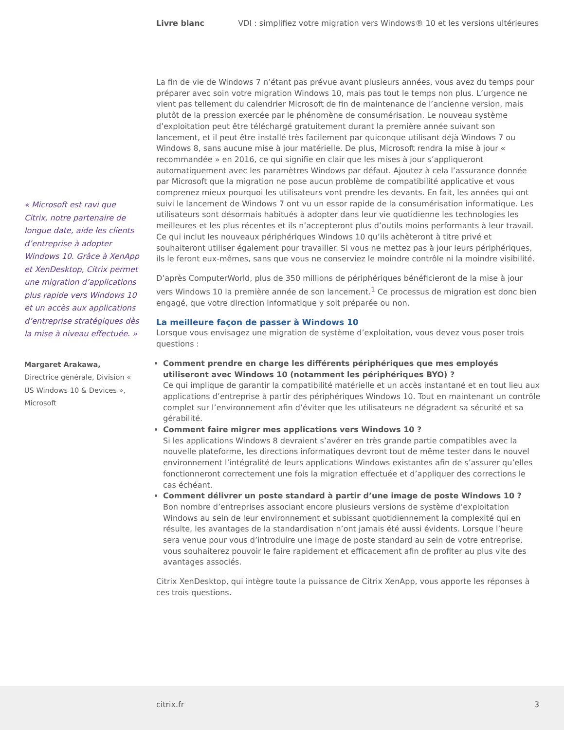Livre blanc VDI : simplifiez votre migration vers Windows® 10 et les versions ultérieures
« Microsoft est ravi que Citrix, notre partenaire de longue date, aide les clients d’entreprise à adopter Windows 10. Grâce à XenApp et XenDesktop, Citrix permet une migration d’applications plus rapide vers Windows 10 et un accès aux applications d’entreprise stratégiques dès la mise à niveau effectuée. »
Margaret Arakawa,
Directrice générale, Division « US Windows 10 & Devices », Microsoft
La fin de vie de Windows 7 n’étant pas prévue avant plusieurs années, vous avez du temps pour préparer avec soin votre migration Windows 10, mais pas tout le temps non plus. L’urgence ne vient pas tellement du calendrier Microsoft de fin de maintenance de l’ancienne version, mais plutôt de la pression exercée par le phénomène de consumérisation. Le nouveau système d’exploitation peut être téléchargé gratuitement durant la première année suivant son lancement, et il peut être installé très facilement par quiconque utilisant déjà Windows 7 ou Windows 8, sans aucune mise à jour matérielle. De plus, Microsoft rendra la mise à jour « recommandée » en 2016, ce qui signifie en clair que les mises à jour s’appliqueront automatiquement avec les paramètres Windows par défaut. Ajoutez à cela l’assurance donnée par Microsoft que la migration ne pose aucun problème de compatibilité applicative et vous comprenez mieux pourquoi les utilisateurs vont prendre les devants. En fait, les années qui ont suivi le lancement de Windows 7 ont vu un essor rapide de la consumérisation informatique. Les utilisateurs sont désormais habitués à adopter dans leur vie quotidienne les technologies les meilleures et les plus récentes et ils n’accepteront plus d’outils moins performants à leur travail. Ce qui inclut les nouveaux périphériques Windows 10 qu’ils achèteront à titre privé et souhaiteront utiliser également pour travailler. Si vous ne mettez pas à jour leurs périphériques, ils le feront eux-mêmes, sans que vous ne conserviez le moindre contrôle ni la moindre visibilité.
D’après ComputerWorld, plus de 350 millions de périphériques bénéficieront de la mise à jour vers Windows 10 la première année de son lancement.<sup>1</sup> Ce processus de migration est donc bien engagé, que votre direction informatique y soit préparée ou non.
La meilleure façon de passer à Windows 10
Lorsque vous envisagez une migration de système d’exploitation, vous devez vous poser trois questions :
Comment prendre en charge les différents périphériques que mes employés utiliseront avec Windows 10 (notamment les périphériques BYO) ?
Ce qui implique de garantir la compatibilité matérielle et un accès instantané et en tout lieu aux applications d’entreprise à partir des périphériques Windows 10. Tout en maintenant un contrôle complet sur l’environnement afin d’éviter que les utilisateurs ne dégradent sa sécurité et sa gérabilité.
Comment faire migrer mes applications vers Windows 10 ?
Si les applications Windows 8 devraient s’avérer en très grande partie compatibles avec la nouvelle plateforme, les directions informatiques devront tout de même tester dans le nouvel environnement l’intégralité de leurs applications Windows existantes afin de s’assurer qu’elles fonctionneront correctement une fois la migration effectuée et d’appliquer des corrections le cas échéant.
Comment délivrer un poste standard à partir d’une image de poste Windows 10 ?
Bon nombre d’entreprises associant encore plusieurs versions de système d’exploitation Windows au sein de leur environnement et subissant quotidiennement la complexité qui en résulte, les avantages de la standardisation n’ont jamais été aussi évidents. Lorsque l’heure sera venue pour vous d’introduire une image de poste standard au sein de votre entreprise, vous souhaiterez pouvoir le faire rapidement et efficacement afin de profiter au plus vite des avantages associés.
Citrix XenDesktop, qui intègre toute la puissance de Citrix XenApp, vous apporte les réponses à ces trois questions.
citrix.fr 3